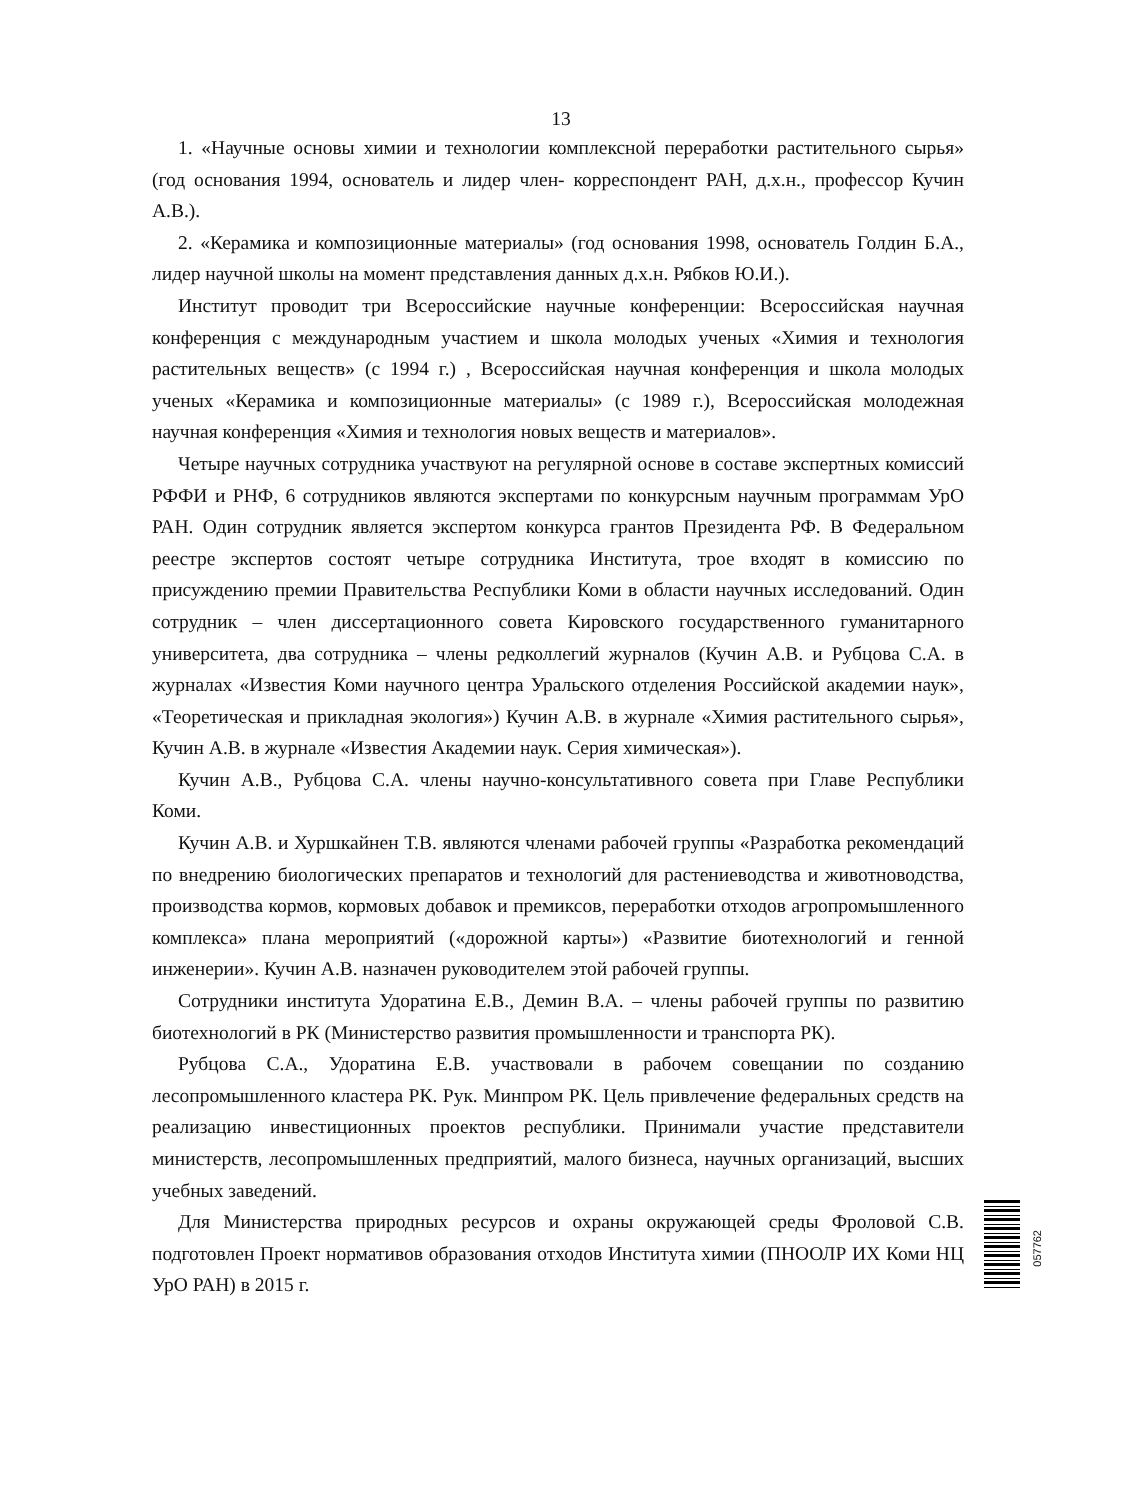13
1. «Научные основы химии и технологии комплексной переработки растительного сырья» (год основания 1994, основатель и лидер член- корреспондент РАН, д.х.н., профессор Кучин А.В.).
2. «Керамика и композиционные материалы» (год основания 1998, основатель Голдин Б.А., лидер научной школы на момент представления данных д.х.н. Рябков Ю.И.).
Институт проводит три Всероссийские научные конференции: Всероссийская научная конференция с международным участием и школа молодых ученых «Химия и технология растительных веществ» (с 1994 г.) , Всероссийская научная конференция и школа молодых ученых «Керамика и композиционные материалы» (с 1989 г.), Всероссийская молодежная научная конференция «Химия и технология новых веществ и материалов».
Четыре научных сотрудника участвуют на регулярной основе в составе экспертных комиссий РФФИ и РНФ, 6 сотрудников являются экспертами по конкурсным научным программам УрО РАН. Один сотрудник является экспертом конкурса грантов Президента РФ. В Федеральном реестре экспертов состоят четыре сотрудника Института, трое входят в комиссию по присуждению премии Правительства Республики Коми в области научных исследований. Один сотрудник – член диссертационного совета Кировского государственного гуманитарного университета, два сотрудника – члены редколлегий журналов (Кучин А.В. и Рубцова С.А. в журналах «Известия Коми научного центра Уральского отделения Российской академии наук», «Теоретическая и прикладная экология») Кучин А.В. в журнале «Химия растительного сырья», Кучин А.В. в журнале «Известия Академии наук. Серия химическая»).
Кучин А.В., Рубцова С.А. члены научно-консультативного совета при Главе Республики Коми.
Кучин А.В. и Хуршкайнен Т.В. являются членами рабочей группы «Разработка рекомендаций по внедрению биологических препаратов и технологий для растениеводства и животноводства, производства кормов, кормовых добавок и премиксов, переработки отходов агропромышленного комплекса» плана мероприятий («дорожной карты») «Развитие биотехнологий и генной инженерии». Кучин А.В. назначен руководителем этой рабочей группы.
Сотрудники института Удоратина Е.В., Демин В.А. – члены рабочей группы по развитию биотехнологий в РК (Министерство развития промышленности и транспорта РК).
Рубцова С.А., Удоратина Е.В. участвовали в рабочем совещании по созданию лесопромышленного кластера РК. Рук. Минпром РК. Цель привлечение федеральных средств на реализацию инвестиционных проектов республики. Принимали участие представители министерств, лесопромышленных предприятий, малого бизнеса, научных организаций, высших учебных заведений.
Для Министерства природных ресурсов и охраны окружающей среды Фроловой С.В. подготовлен Проект нормативов образования отходов Института химии (ПНООЛР ИХ Коми НЦ УрО РАН) в 2015 г.
057762